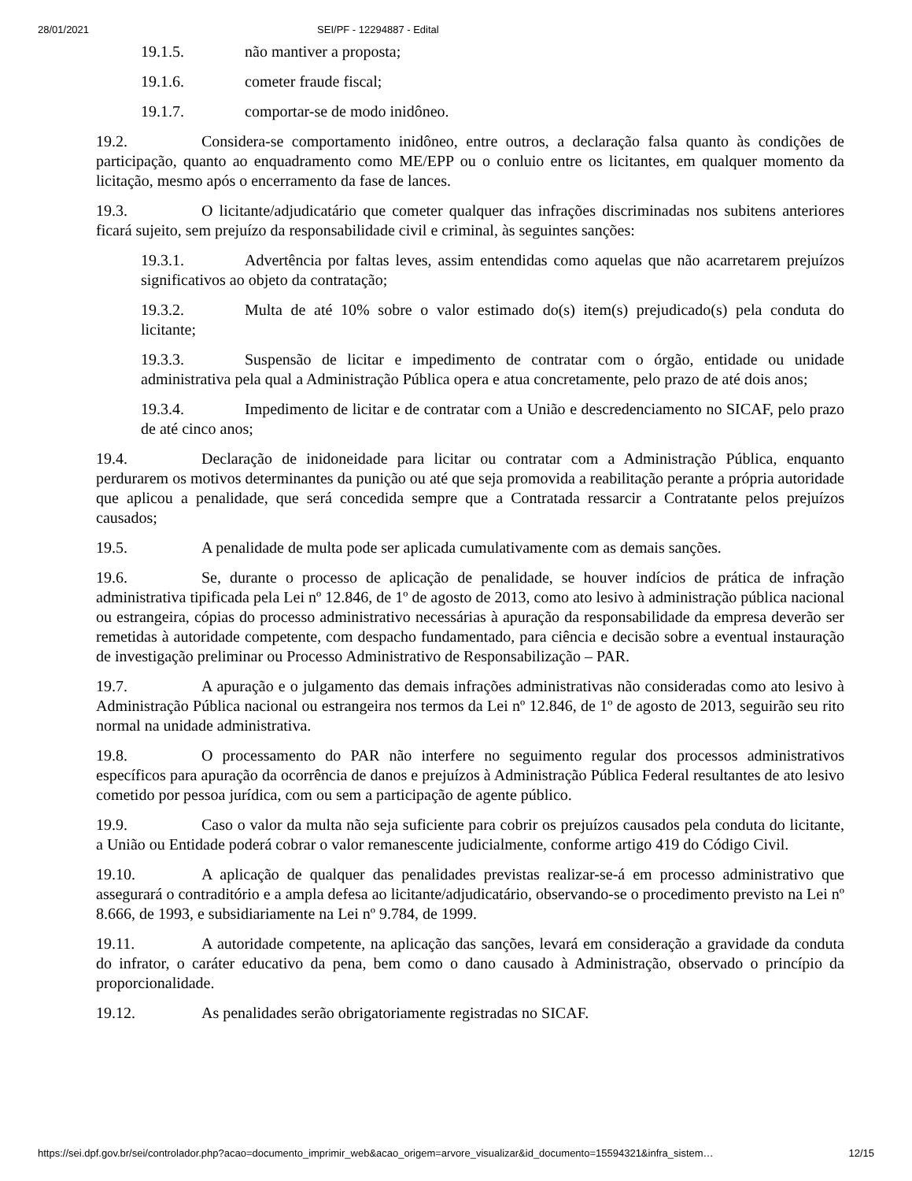28/01/2021 SEI/PF - 12294887 - Edital
19.1.5. não mantiver a proposta;
19.1.6. cometer fraude fiscal;
19.1.7. comportar-se de modo inidôneo.
19.2. Considera-se comportamento inidôneo, entre outros, a declaração falsa quanto às condições de participação, quanto ao enquadramento como ME/EPP ou o conluio entre os licitantes, em qualquer momento da licitação, mesmo após o encerramento da fase de lances.
19.3. O licitante/adjudicatário que cometer qualquer das infrações discriminadas nos subitens anteriores ficará sujeito, sem prejuízo da responsabilidade civil e criminal, às seguintes sanções:
19.3.1. Advertência por faltas leves, assim entendidas como aquelas que não acarretarem prejuízos significativos ao objeto da contratação;
19.3.2. Multa de até 10% sobre o valor estimado do(s) item(s) prejudicado(s) pela conduta do licitante;
19.3.3. Suspensão de licitar e impedimento de contratar com o órgão, entidade ou unidade administrativa pela qual a Administração Pública opera e atua concretamente, pelo prazo de até dois anos;
19.3.4. Impedimento de licitar e de contratar com a União e descredenciamento no SICAF, pelo prazo de até cinco anos;
19.4. Declaração de inidoneidade para licitar ou contratar com a Administração Pública, enquanto perdurarem os motivos determinantes da punição ou até que seja promovida a reabilitação perante a própria autoridade que aplicou a penalidade, que será concedida sempre que a Contratada ressarcir a Contratante pelos prejuízos causados;
19.5. A penalidade de multa pode ser aplicada cumulativamente com as demais sanções.
19.6. Se, durante o processo de aplicação de penalidade, se houver indícios de prática de infração administrativa tipificada pela Lei nº 12.846, de 1º de agosto de 2013, como ato lesivo à administração pública nacional ou estrangeira, cópias do processo administrativo necessárias à apuração da responsabilidade da empresa deverão ser remetidas à autoridade competente, com despacho fundamentado, para ciência e decisão sobre a eventual instauração de investigação preliminar ou Processo Administrativo de Responsabilização – PAR.
19.7. A apuração e o julgamento das demais infrações administrativas não consideradas como ato lesivo à Administração Pública nacional ou estrangeira nos termos da Lei nº 12.846, de 1º de agosto de 2013, seguirão seu rito normal na unidade administrativa.
19.8. O processamento do PAR não interfere no seguimento regular dos processos administrativos específicos para apuração da ocorrência de danos e prejuízos à Administração Pública Federal resultantes de ato lesivo cometido por pessoa jurídica, com ou sem a participação de agente público.
19.9. Caso o valor da multa não seja suficiente para cobrir os prejuízos causados pela conduta do licitante, a União ou Entidade poderá cobrar o valor remanescente judicialmente, conforme artigo 419 do Código Civil.
19.10. A aplicação de qualquer das penalidades previstas realizar-se-á em processo administrativo que assegurará o contraditório e a ampla defesa ao licitante/adjudicatário, observando-se o procedimento previsto na Lei nº 8.666, de 1993, e subsidiariamente na Lei nº 9.784, de 1999.
19.11. A autoridade competente, na aplicação das sanções, levará em consideração a gravidade da conduta do infrator, o caráter educativo da pena, bem como o dano causado à Administração, observado o princípio da proporcionalidade.
19.12. As penalidades serão obrigatoriamente registradas no SICAF.
https://sei.dpf.gov.br/sei/controlador.php?acao=documento_imprimir_web&acao_origem=arvore_visualizar&id_documento=15594321&infra_sistem… 12/15